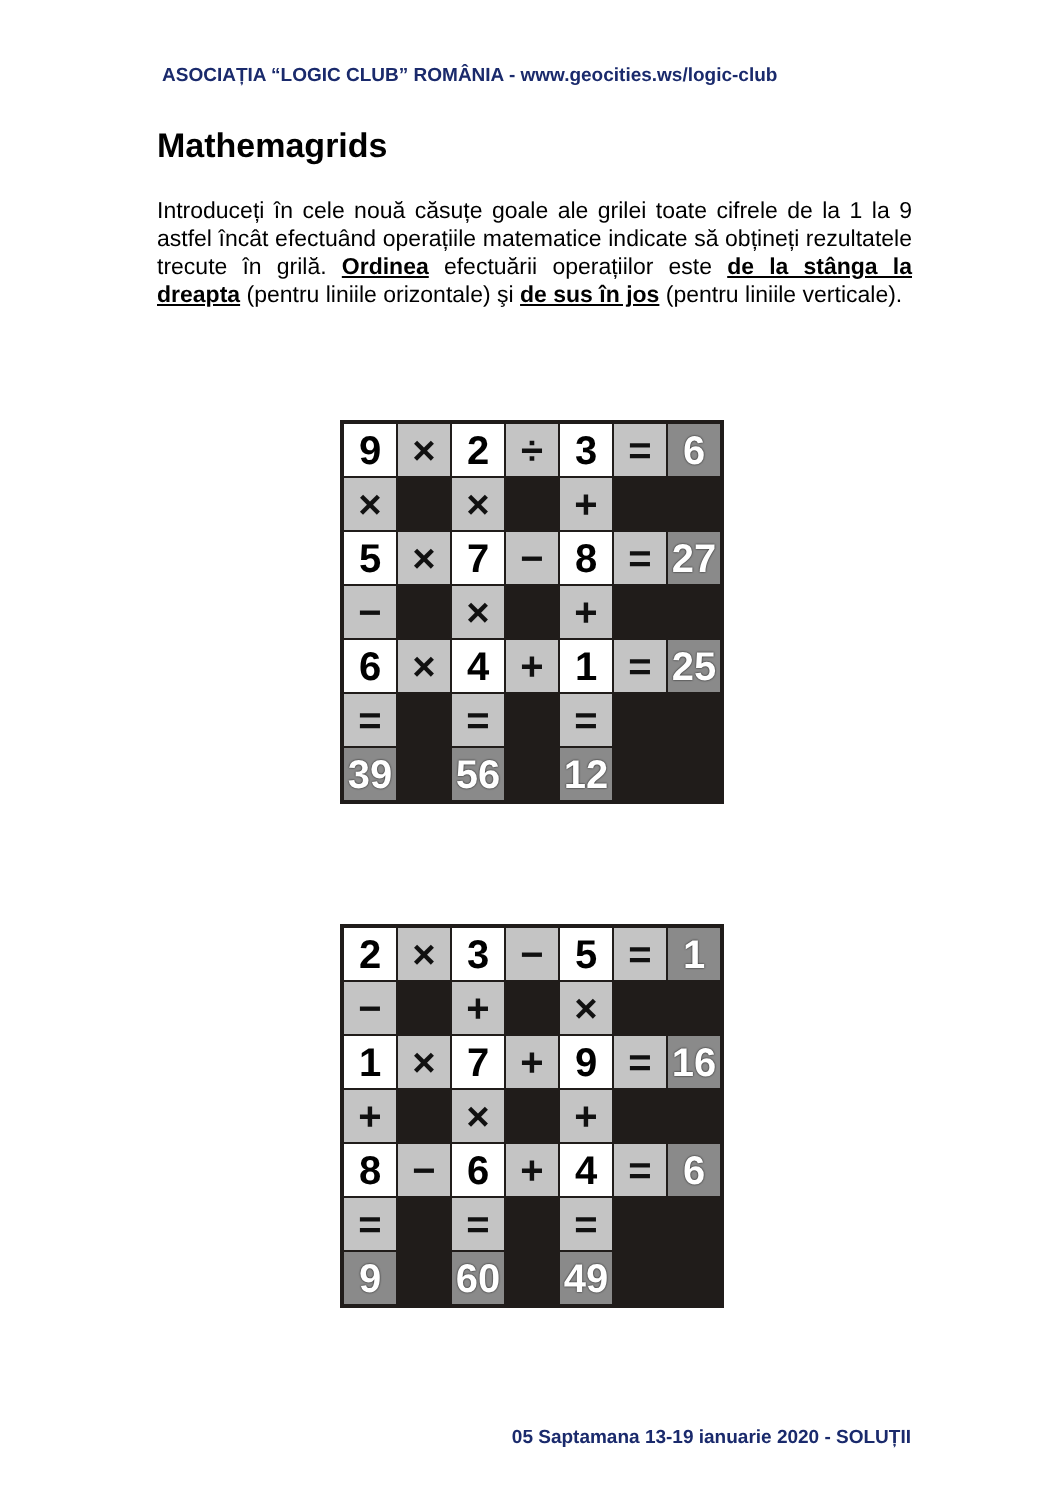ASOCIAȚIA “LOGIC CLUB” ROMÂNIA - www.geocities.ws/logic-club
Mathemagrids
Introduceți în cele nouă căsuțe goale ale grilei toate cifrele de la 1 la 9 astfel încât efectuând operațiile matematice indicate să obțineți rezultatele trecute în grilă. Ordinea efectuării operațiilor este de la stânga la dreapta (pentru liniile orizontale) şi de sus în jos (pentru liniile verticale).
| 9 | × | 2 | ÷ | 3 | = | 6 |
| × | | × | | + | | |
| 5 | × | 7 | − | 8 | = | 27 |
| − | | × | | + | | |
| 6 | × | 4 | + | 1 | = | 25 |
| = | | = | | = | | |
| 39 | | 56 | | 12 | | |
| 2 | × | 3 | − | 5 | = | 1 |
| − | | + | | × | | |
| 1 | × | 7 | + | 9 | = | 16 |
| + | | × | | + | | |
| 8 | − | 6 | + | 4 | = | 6 |
| = | | = | | = | | |
| 9 | | 60 | | 49 | | |
05 Saptamana 13-19 ianuarie 2020 - SOLUȚII